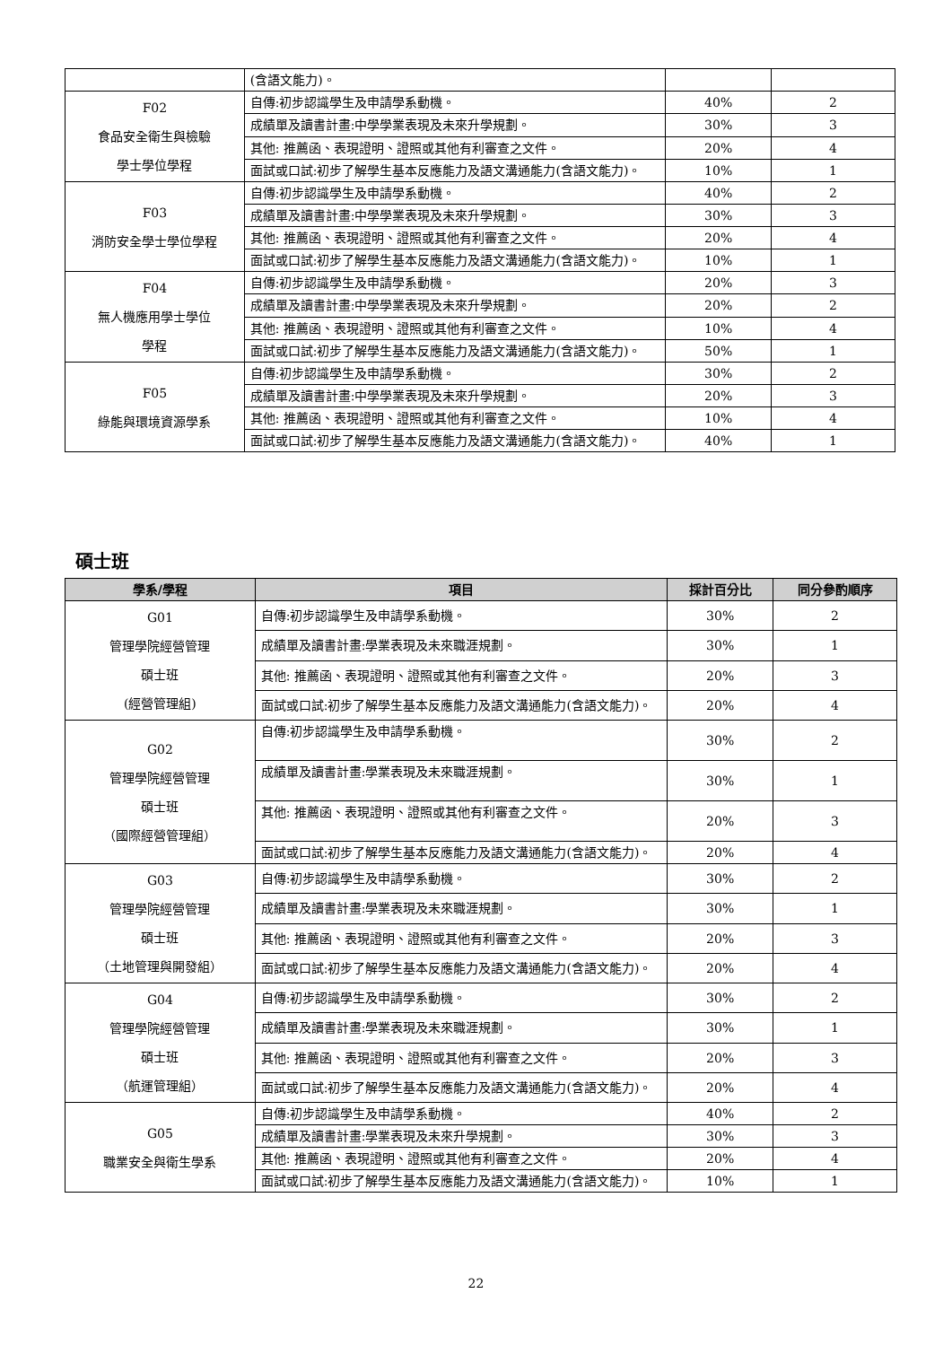| | (含語文能力)。 | | |
| F02 食品安全衛生與檢驗 學士學位學程 | 自傳:初步認識學生及申請學系動機。 | 40% | 2 |
| | 成績單及讀書計畫:中學學業表現及未來升學規劃。 | 30% | 3 |
| | 其他: 推薦函、表現證明、證照或其他有利審查之文件。 | 20% | 4 |
| | 面試或口試:初步了解學生基本反應能力及語文溝通能力(含語文能力)。 | 10% | 1 |
| F03 消防安全學士學位學程 | 自傳:初步認識學生及申請學系動機。 | 40% | 2 |
| | 成績單及讀書計畫:中學學業表現及未來升學規劃。 | 30% | 3 |
| | 其他: 推薦函、表現證明、證照或其他有利審查之文件。 | 20% | 4 |
| | 面試或口試:初步了解學生基本反應能力及語文溝通能力(含語文能力)。 | 10% | 1 |
| F04 無人機應用學士學位 學程 | 自傳:初步認識學生及申請學系動機。 | 20% | 3 |
| | 成績單及讀書計畫:中學學業表現及未來升學規劃。 | 20% | 2 |
| | 其他: 推薦函、表現證明、證照或其他有利審查之文件。 | 10% | 4 |
| | 面試或口試:初步了解學生基本反應能力及語文溝通能力(含語文能力)。 | 50% | 1 |
| F05 綠能與環境資源學系 | 自傳:初步認識學生及申請學系動機。 | 30% | 2 |
| | 成績單及讀書計畫:中學學業表現及未來升學規劃。 | 20% | 3 |
| | 其他: 推薦函、表現證明、證照或其他有利審查之文件。 | 10% | 4 |
| | 面試或口試:初步了解學生基本反應能力及語文溝通能力(含語文能力)。 | 40% | 1 |
碩士班
| 學系/學程 | 項目 | 採計百分比 | 同分參酌順序 |
| --- | --- | --- | --- |
| G01 管理學院經營管理 碩士班 (經營管理組) | 自傳:初步認識學生及申請學系動機。 | 30% | 2 |
| | 成績單及讀書計畫:學業表現及未來職涯規劃。 | 30% | 1 |
| | 其他: 推薦函、表現證明、證照或其他有利審查之文件。 | 20% | 3 |
| | 面試或口試:初步了解學生基本反應能力及語文溝通能力(含語文能力)。 | 20% | 4 |
| G02 管理學院經營管理 碩士班 （國際經營管理組） | 自傳:初步認識學生及申請學系動機。 | 30% | 2 |
| | 成績單及讀書計畫:學業表現及未來職涯規劃。 | 30% | 1 |
| | 其他: 推薦函、表現證明、證照或其他有利審查之文件。 | 20% | 3 |
| | 面試或口試:初步了解學生基本反應能力及語文溝通能力(含語文能力)。 | 20% | 4 |
| G03 管理學院經營管理 碩士班 （土地管理與開發組） | 自傳:初步認識學生及申請學系動機。 | 30% | 2 |
| | 成績單及讀書計畫:學業表現及未來職涯規劃。 | 30% | 1 |
| | 其他: 推薦函、表現證明、證照或其他有利審查之文件。 | 20% | 3 |
| | 面試或口試:初步了解學生基本反應能力及語文溝通能力(含語文能力)。 | 20% | 4 |
| G04 管理學院經營管理 碩士班 （航運管理組） | 自傳:初步認識學生及申請學系動機。 | 30% | 2 |
| | 成績單及讀書計畫:學業表現及未來職涯規劃。 | 30% | 1 |
| | 其他: 推薦函、表現證明、證照或其他有利審查之文件。 | 20% | 3 |
| | 面試或口試:初步了解學生基本反應能力及語文溝通能力(含語文能力)。 | 20% | 4 |
| G05 職業安全與衛生學系 | 自傳:初步認識學生及申請學系動機。 | 40% | 2 |
| | 成績單及讀書計畫:學業表現及未來升學規劃。 | 30% | 3 |
| | 其他: 推薦函、表現證明、證照或其他有利審查之文件。 | 20% | 4 |
| | 面試或口試:初步了解學生基本反應能力及語文溝通能力(含語文能力)。 | 10% | 1 |
22